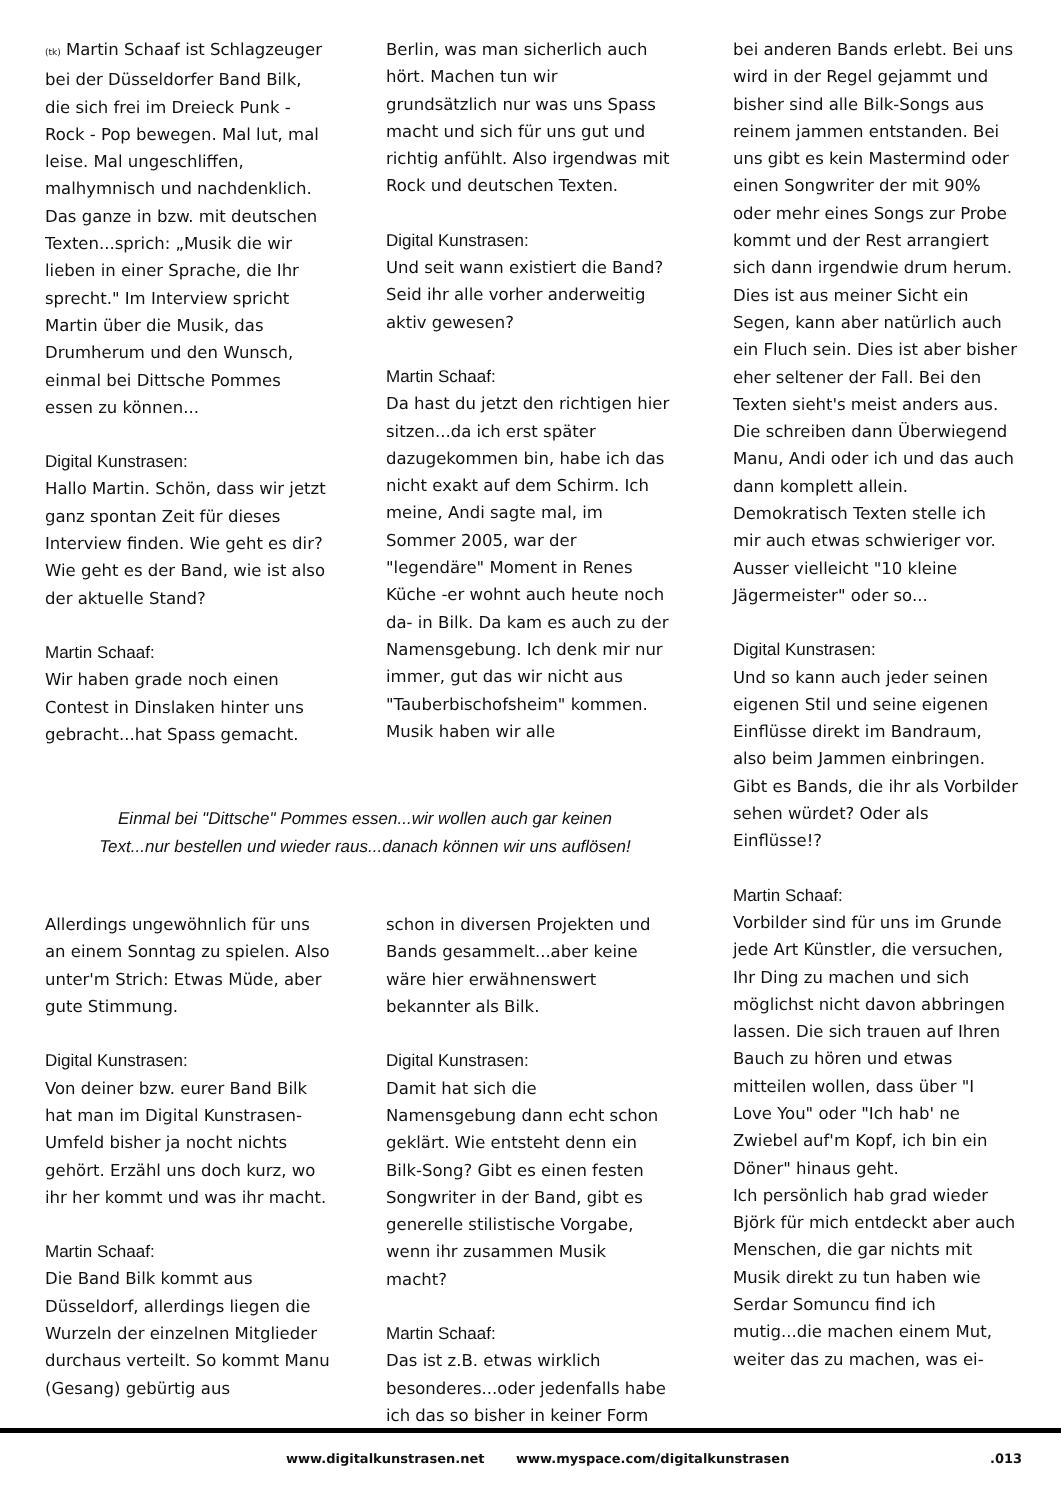(tk) Martin Schaaf ist Schlagzeuger bei der Düsseldorfer Band Bilk, die sich frei im Dreieck Punk - Rock - Pop bewegen. Mal lut, mal leise. Mal ungeschliffen, malhymnisch und nachdenklich. Das ganze in bzw. mit deutschen Texten...sprich: „Musik die wir lieben in einer Sprache, die Ihr sprecht." Im Interview spricht Martin über die Musik, das Drumherum und den Wunsch, einmal bei Dittsche Pommes essen zu können...
Digital Kunstrasen:
Hallo Martin. Schön, dass wir jetzt ganz spontan Zeit für dieses Interview finden. Wie geht es dir? Wie geht es der Band, wie ist also der aktuelle Stand?
Martin Schaaf:
Wir haben grade noch einen Contest in Dinslaken hinter uns gebracht...hat Spass gemacht.
Berlin, was man sicherlich auch hört. Machen tun wir grundsätzlich nur was uns Spass macht und sich für uns gut und richtig anfühlt. Also irgendwas mit Rock und deutschen Texten.
Digital Kunstrasen:
Und seit wann existiert die Band? Seid ihr alle vorher anderweitig aktiv gewesen?
Martin Schaaf:
Da hast du jetzt den richtigen hier sitzen...da ich erst später dazugekommen bin, habe ich das nicht exakt auf dem Schirm. Ich meine, Andi sagte mal, im Sommer 2005, war der "legendäre" Moment in Renes Küche -er wohnt auch heute noch da- in Bilk. Da kam es auch zu der Namensgebung. Ich denk mir nur immer, gut das wir nicht aus "Tauberbischofsheim" kommen. Musik haben wir alle
Einmal bei "Dittsche" Pommes essen...wir wollen auch gar keinen
Text...nur bestellen und wieder raus...danach können wir uns auflösen!
Allerdings ungewöhnlich für uns an einem Sonntag zu spielen. Also unter'm Strich: Etwas Müde, aber gute Stimmung.
Digital Kunstrasen:
Von deiner bzw. eurer Band Bilk hat man im Digital Kunstrasen-Umfeld bisher ja nocht nichts gehört. Erzähl uns doch kurz, wo ihr her kommt und was ihr macht.
Martin Schaaf:
Die Band Bilk kommt aus Düsseldorf, allerdings liegen die Wurzeln der einzelnen Mitglieder durchaus verteilt. So kommt Manu (Gesang) gebürtig aus
schon in diversen Projekten und Bands gesammelt...aber keine wäre hier erwähnenswert bekannter als Bilk.
Digital Kunstrasen:
Damit hat sich die Namensgebung dann echt schon geklärt. Wie entsteht denn ein Bilk-Song? Gibt es einen festen Songwriter in der Band, gibt es generelle stilistische Vorgabe, wenn ihr zusammen Musik macht?
Martin Schaaf:
Das ist z.B. etwas wirklich besonderes...oder jedenfalls habe ich das so bisher in keiner Form
bei anderen Bands erlebt. Bei uns wird in der Regel gejammt und bisher sind alle Bilk-Songs aus reinem jammen entstanden. Bei uns gibt es kein Mastermind oder einen Songwriter der mit 90% oder mehr eines Songs zur Probe kommt und der Rest arrangiert sich dann irgendwie drum herum. Dies ist aus meiner Sicht ein Segen, kann aber natürlich auch ein Fluch sein. Dies ist aber bisher eher seltener der Fall. Bei den Texten sieht's meist anders aus. Die schreiben dann Überwiegend Manu, Andi oder ich und das auch dann komplett allein. Demokratisch Texten stelle ich mir auch etwas schwieriger vor. Ausser vielleicht "10 kleine Jägermeister" oder so...
Digital Kunstrasen:
Und so kann auch jeder seinen eigenen Stil und seine eigenen Einflüsse direkt im Bandraum, also beim Jammen einbringen. Gibt es Bands, die ihr als Vorbilder sehen würdet? Oder als Einflüsse!?
Martin Schaaf:
Vorbilder sind für uns im Grunde jede Art Künstler, die versuchen, Ihr Ding zu machen und sich möglichst nicht davon abbringen lassen. Die sich trauen auf Ihren Bauch zu hören und etwas mitteilen wollen, dass über "I Love You" oder "Ich hab' ne Zwiebel auf'm Kopf, ich bin ein Döner" hinaus geht.
Ich persönlich hab grad wieder Björk für mich entdeckt aber auch Menschen, die gar nichts mit Musik direkt zu tun haben wie Serdar Somuncu find ich mutig...die machen einem Mut, weiter das zu machen, was ei-
www.digitalkunstrasen.net www.myspace.com/digitalkunstrasen .013